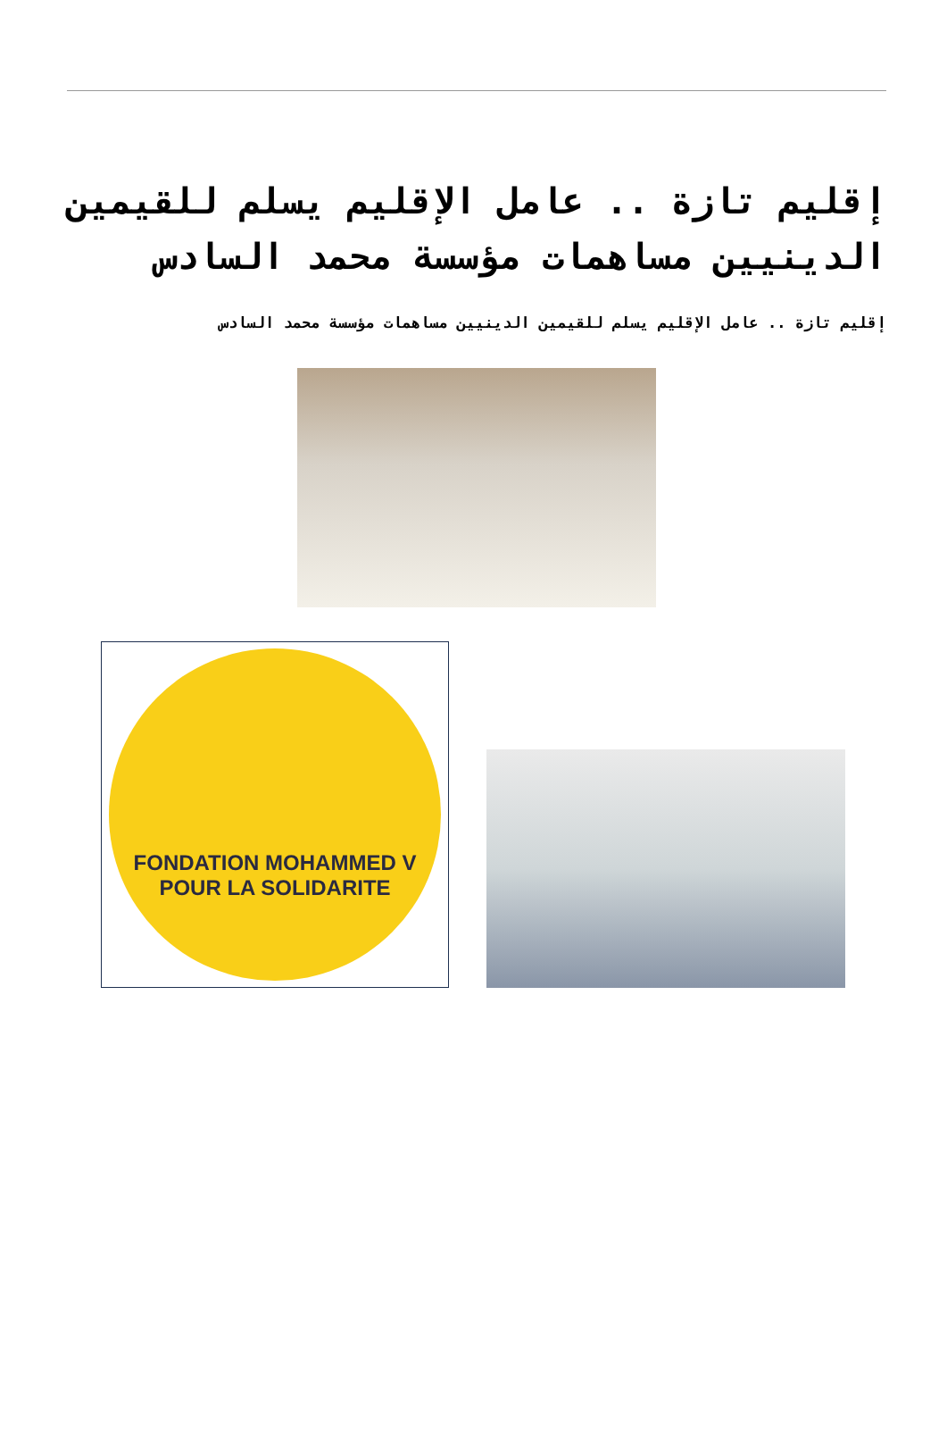إقليم تازة .. عامل الإقليم يسلم للقيمين الدينيين مساهمات مؤسسة محمد السادس
إقليم تازة .. عامل الإقليم يسلم للقيمين الدينيين مساهمات مؤسسة محمد السادس
FONDATION MOHAMMED V
POUR LA SOLIDARITE